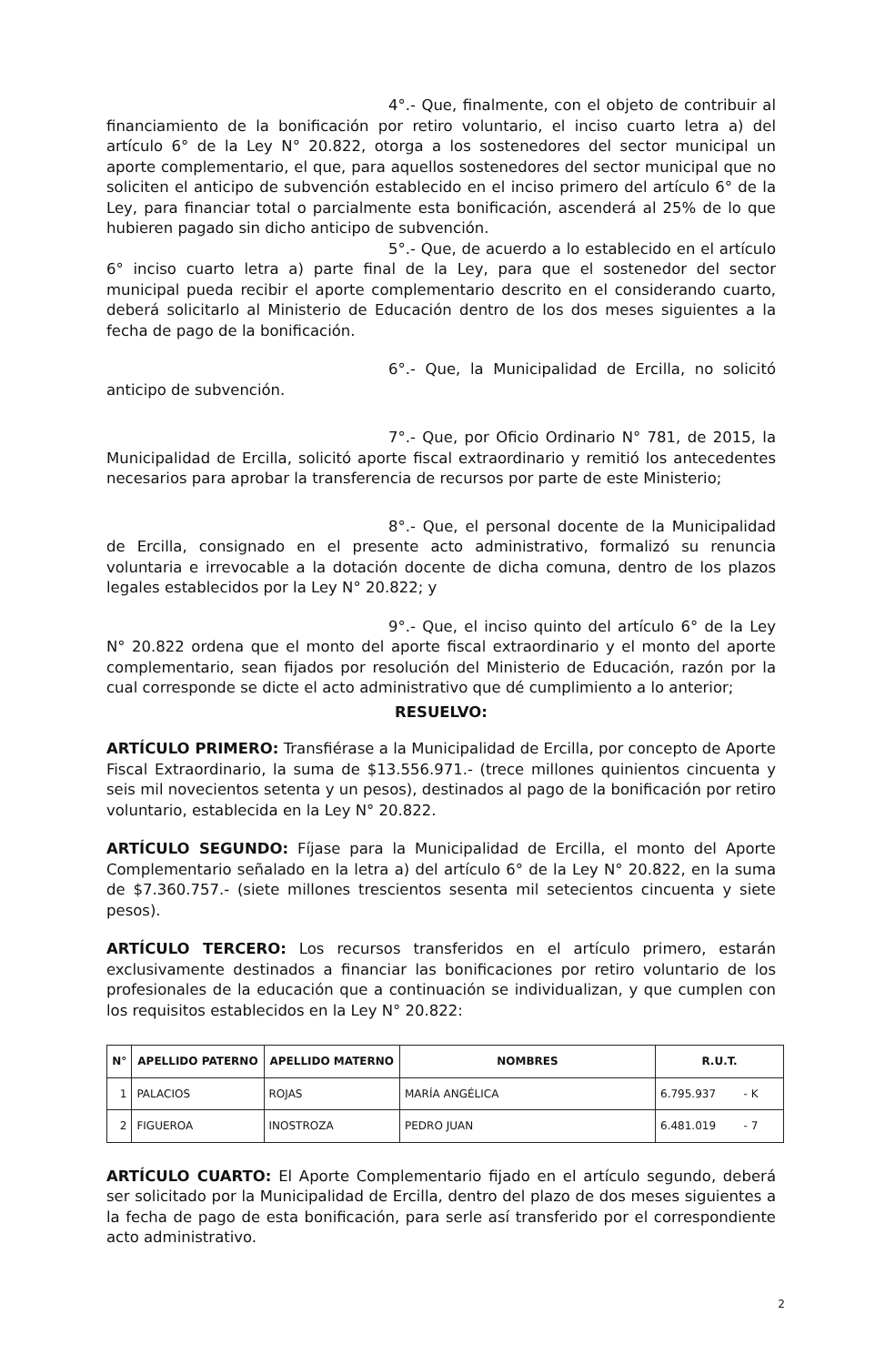4°.- Que, finalmente, con el objeto de contribuir al financiamiento de la bonificación por retiro voluntario, el inciso cuarto letra a) del artículo 6° de la Ley N° 20.822, otorga a los sostenedores del sector municipal un aporte complementario, el que, para aquellos sostenedores del sector municipal que no soliciten el anticipo de subvención establecido en el inciso primero del artículo 6° de la Ley, para financiar total o parcialmente esta bonificación, ascenderá al 25% de lo que hubieren pagado sin dicho anticipo de subvención.
5°.- Que, de acuerdo a lo establecido en el artículo 6° inciso cuarto letra a) parte final de la Ley, para que el sostenedor del sector municipal pueda recibir el aporte complementario descrito en el considerando cuarto, deberá solicitarlo al Ministerio de Educación dentro de los dos meses siguientes a la fecha de pago de la bonificación.
6°.- Que, la Municipalidad de Ercilla, no solicitó anticipo de subvención.
7°.- Que, por Oficio Ordinario N° 781, de 2015, la Municipalidad de Ercilla, solicitó aporte fiscal extraordinario y remitió los antecedentes necesarios para aprobar la transferencia de recursos por parte de este Ministerio;
8°.- Que, el personal docente de la Municipalidad de Ercilla, consignado en el presente acto administrativo, formalizó su renuncia voluntaria e irrevocable a la dotación docente de dicha comuna, dentro de los plazos legales establecidos por la Ley N° 20.822; y
9°.- Que, el inciso quinto del artículo 6° de la Ley N° 20.822 ordena que el monto del aporte fiscal extraordinario y el monto del aporte complementario, sean fijados por resolución del Ministerio de Educación, razón por la cual corresponde se dicte el acto administrativo que dé cumplimiento a lo anterior;
RESUELVO:
ARTÍCULO PRIMERO: Transfiérase a la Municipalidad de Ercilla, por concepto de Aporte Fiscal Extraordinario, la suma de $13.556.971.- (trece millones quinientos cincuenta y seis mil novecientos setenta y un pesos), destinados al pago de la bonificación por retiro voluntario, establecida en la Ley N° 20.822.
ARTÍCULO SEGUNDO: Fíjase para la Municipalidad de Ercilla, el monto del Aporte Complementario señalado en la letra a) del artículo 6° de la Ley N° 20.822, en la suma de $7.360.757.- (siete millones trescientos sesenta mil setecientos cincuenta y siete pesos).
ARTÍCULO TERCERO: Los recursos transferidos en el artículo primero, estarán exclusivamente destinados a financiar las bonificaciones por retiro voluntario de los profesionales de la educación que a continuación se individualizan, y que cumplen con los requisitos establecidos en la Ley N° 20.822:
| N° | APELLIDO PATERNO | APELLIDO MATERNO | NOMBRES | R.U.T. |
| --- | --- | --- | --- | --- |
| 1 | PALACIOS | ROJAS | MARÍA ANGÉLICA | 6.795.937 - K |
| 2 | FIGUEROA | INOSTROZA | PEDRO JUAN | 6.481.019 - 7 |
ARTÍCULO CUARTO: El Aporte Complementario fijado en el artículo segundo, deberá ser solicitado por la Municipalidad de Ercilla, dentro del plazo de dos meses siguientes a la fecha de pago de esta bonificación, para serle así transferido por el correspondiente acto administrativo.
2